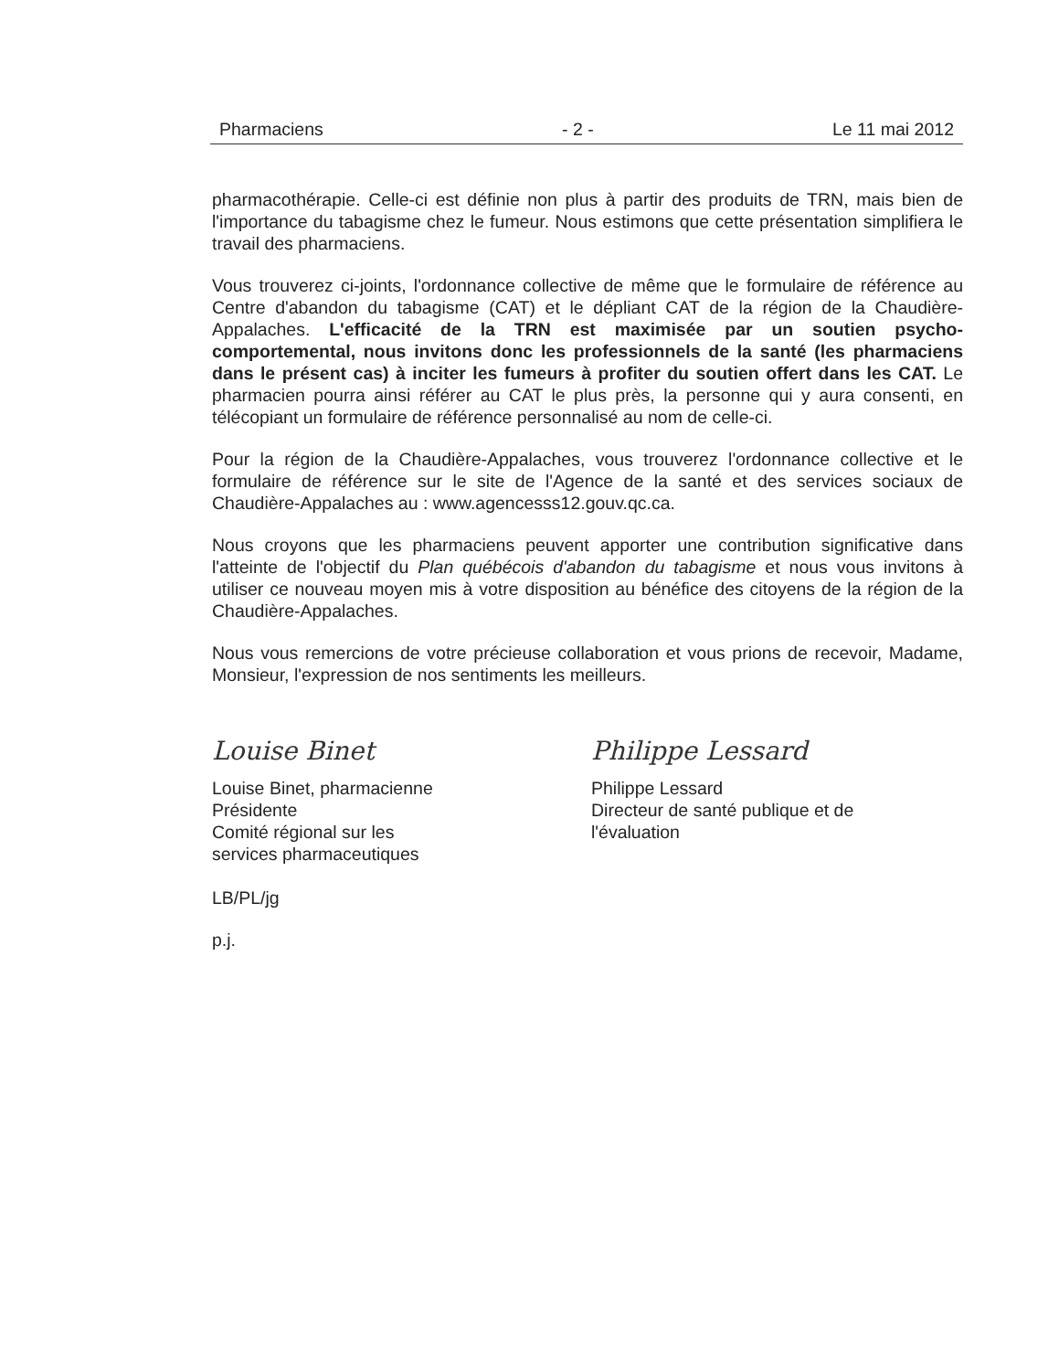Pharmaciens - 2 - Le 11 mai 2012
pharmacothérapie. Celle-ci est définie non plus à partir des produits de TRN, mais bien de l'importance du tabagisme chez le fumeur. Nous estimons que cette présentation simplifiera le travail des pharmaciens.
Vous trouverez ci-joints, l'ordonnance collective de même que le formulaire de référence au Centre d'abandon du tabagisme (CAT) et le dépliant CAT de la région de la Chaudière-Appalaches. L'efficacité de la TRN est maximisée par un soutien psycho-comportemental, nous invitons donc les professionnels de la santé (les pharmaciens dans le présent cas) à inciter les fumeurs à profiter du soutien offert dans les CAT. Le pharmacien pourra ainsi référer au CAT le plus près, la personne qui y aura consenti, en télécopiant un formulaire de référence personnalisé au nom de celle-ci.
Pour la région de la Chaudière-Appalaches, vous trouverez l'ordonnance collective et le formulaire de référence sur le site de l'Agence de la santé et des services sociaux de Chaudière-Appalaches au : www.agencesss12.gouv.qc.ca.
Nous croyons que les pharmaciens peuvent apporter une contribution significative dans l'atteinte de l'objectif du Plan québécois d'abandon du tabagisme et nous vous invitons à utiliser ce nouveau moyen mis à votre disposition au bénéfice des citoyens de la région de la Chaudière-Appalaches.
Nous vous remercions de votre précieuse collaboration et vous prions de recevoir, Madame, Monsieur, l'expression de nos sentiments les meilleurs.
Louise Binet
Louise Binet, pharmacienne
Présidente
Comité régional sur les
services pharmaceutiques
Philippe Lessard
Philippe Lessard
Directeur de santé publique et de
l'évaluation
LB/PL/jg
p.j.